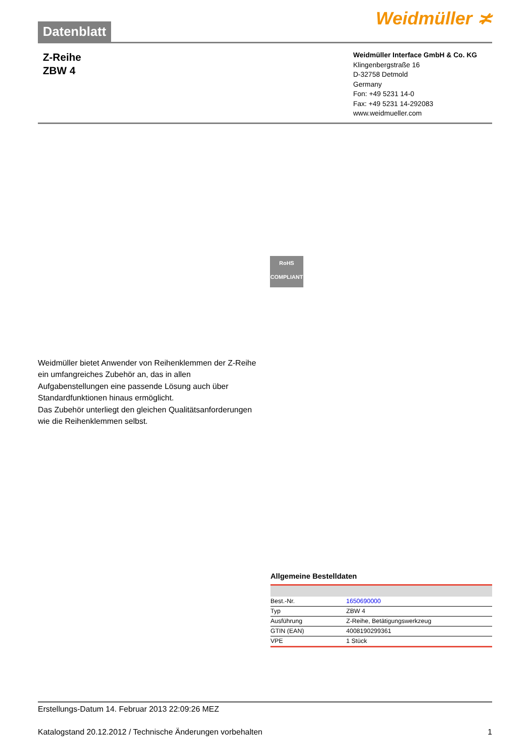Datenblatt
Weidmüller ≭
Z-Reihe
ZBW 4
Weidmüller Interface GmbH & Co. KG
Klingenbergstraße 16
D-32758 Detmold
Germany
Fon: +49 5231 14-0
Fax: +49 5231 14-292083
www.weidmueller.com
RoHS
COMPLIANT
Weidmüller bietet Anwender von Reihenklemmen der Z-Reihe ein umfangreiches Zubehör an, das in allen Aufgabenstellungen eine passende Lösung auch über Standardfunktionen hinaus ermöglicht.
Das Zubehör unterliegt den gleichen Qualitätsanforderungen wie die Reihenklemmen selbst.
Allgemeine Bestelldaten
| Best.-Nr. | 1650690000 |
| Typ | ZBW 4 |
| Ausführung | Z-Reihe, Betätigungswerkzeug |
| GTIN (EAN) | 4008190299361 |
| VPE | 1 Stück |
Erstellungs-Datum 14. Februar 2013 22:09:26 MEZ
Katalogstand 20.12.2012 / Technische Änderungen vorbehalten 1